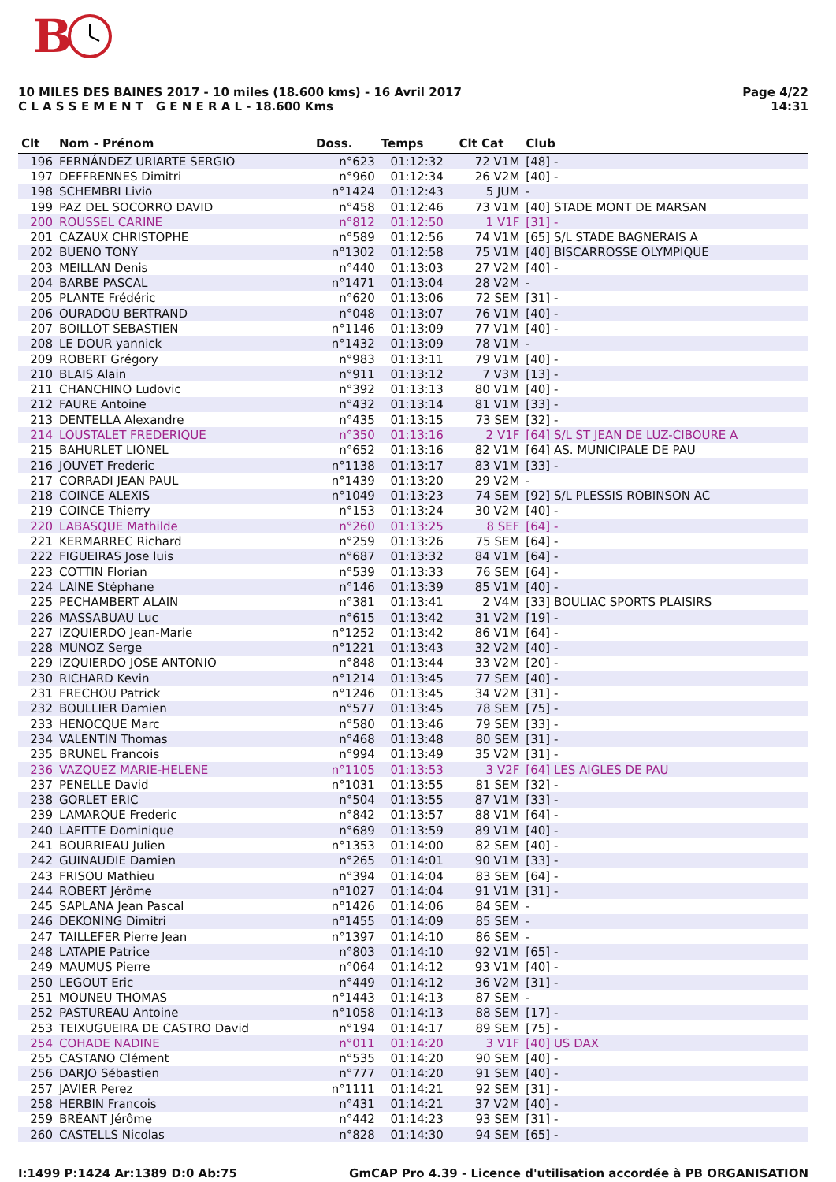B
Page 4/22
14:31
10 MILES DES BAINES 2017 - 10 miles (18.600 kms) - 16 Avril 2017
C L A S S E M E N T G E N E R A L - 18.600 Kms
| Clt | Nom - Prénom | Doss. | Temps | Clt Cat | Club |
| --- | --- | --- | --- | --- | --- |
| 196 | FERNÁNDEZ URIARTE SERGIO | n°623 | 01:12:32 | 72 V1M | [48] - |
| 197 | DEFFRENNES Dimitri | n°960 | 01:12:34 | 26 V2M | [40] - |
| 198 | SCHEMBRI Livio | n°1424 | 01:12:43 | 5 JUM | - |
| 199 | PAZ DEL SOCORRO DAVID | n°458 | 01:12:46 | 73 V1M | [40] STADE MONT DE MARSAN |
| 200 | ROUSSEL CARINE | n°812 | 01:12:50 | 1 V1F | [31] - |
| 201 | CAZAUX CHRISTOPHE | n°589 | 01:12:56 | 74 V1M | [65] S/L STADE BAGNERAIS A |
| 202 | BUENO TONY | n°1302 | 01:12:58 | 75 V1M | [40] BISCARROSSE OLYMPIQUE |
| 203 | MEILLAN Denis | n°440 | 01:13:03 | 27 V2M | [40] - |
| 204 | BARBE PASCAL | n°1471 | 01:13:04 | 28 V2M | - |
| 205 | PLANTE Frédéric | n°620 | 01:13:06 | 72 SEM | [31] - |
| 206 | OURADOU BERTRAND | n°048 | 01:13:07 | 76 V1M | [40] - |
| 207 | BOILLOT SEBASTIEN | n°1146 | 01:13:09 | 77 V1M | [40] - |
| 208 | LE DOUR yannick | n°1432 | 01:13:09 | 78 V1M | - |
| 209 | ROBERT Grégory | n°983 | 01:13:11 | 79 V1M | [40] - |
| 210 | BLAIS Alain | n°911 | 01:13:12 | 7 V3M | [13] - |
| 211 | CHANCHINO Ludovic | n°392 | 01:13:13 | 80 V1M | [40] - |
| 212 | FAURE Antoine | n°432 | 01:13:14 | 81 V1M | [33] - |
| 213 | DENTELLA Alexandre | n°435 | 01:13:15 | 73 SEM | [32] - |
| 214 | LOUSTALET FREDERIQUE | n°350 | 01:13:16 | 2 V1F | [64] S/L ST JEAN DE LUZ-CIBOURE A |
| 215 | BAHURLET LIONEL | n°652 | 01:13:16 | 82 V1M | [64] AS. MUNICIPALE DE PAU |
| 216 | JOUVET Frederic | n°1138 | 01:13:17 | 83 V1M | [33] - |
| 217 | CORRADI JEAN PAUL | n°1439 | 01:13:20 | 29 V2M | - |
| 218 | COINCE ALEXIS | n°1049 | 01:13:23 | 74 SEM | [92] S/L PLESSIS ROBINSON AC |
| 219 | COINCE Thierry | n°153 | 01:13:24 | 30 V2M | [40] - |
| 220 | LABASQUE Mathilde | n°260 | 01:13:25 | 8 SEF | [64] - |
| 221 | KERMARREC Richard | n°259 | 01:13:26 | 75 SEM | [64] - |
| 222 | FIGUEIRAS Jose luis | n°687 | 01:13:32 | 84 V1M | [64] - |
| 223 | COTTIN Florian | n°539 | 01:13:33 | 76 SEM | [64] - |
| 224 | LAINE Stéphane | n°146 | 01:13:39 | 85 V1M | [40] - |
| 225 | PECHAMBERT ALAIN | n°381 | 01:13:41 | 2 V4M | [33] BOULIAC SPORTS PLAISIRS |
| 226 | MASSABUAU Luc | n°615 | 01:13:42 | 31 V2M | [19] - |
| 227 | IZQUIERDO Jean-Marie | n°1252 | 01:13:42 | 86 V1M | [64] - |
| 228 | MUNOZ Serge | n°1221 | 01:13:43 | 32 V2M | [40] - |
| 229 | IZQUIERDO JOSE ANTONIO | n°848 | 01:13:44 | 33 V2M | [20] - |
| 230 | RICHARD Kevin | n°1214 | 01:13:45 | 77 SEM | [40] - |
| 231 | FRECHOU Patrick | n°1246 | 01:13:45 | 34 V2M | [31] - |
| 232 | BOULLIER Damien | n°577 | 01:13:45 | 78 SEM | [75] - |
| 233 | HENOCQUE Marc | n°580 | 01:13:46 | 79 SEM | [33] - |
| 234 | VALENTIN Thomas | n°468 | 01:13:48 | 80 SEM | [31] - |
| 235 | BRUNEL Francois | n°994 | 01:13:49 | 35 V2M | [31] - |
| 236 | VAZQUEZ MARIE-HELENE | n°1105 | 01:13:53 | 3 V2F | [64] LES AIGLES DE PAU |
| 237 | PENELLE David | n°1031 | 01:13:55 | 81 SEM | [32] - |
| 238 | GORLET ERIC | n°504 | 01:13:55 | 87 V1M | [33] - |
| 239 | LAMARQUE Frederic | n°842 | 01:13:57 | 88 V1M | [64] - |
| 240 | LAFITTE Dominique | n°689 | 01:13:59 | 89 V1M | [40] - |
| 241 | BOURRIEAU Julien | n°1353 | 01:14:00 | 82 SEM | [40] - |
| 242 | GUINAUDIE Damien | n°265 | 01:14:01 | 90 V1M | [33] - |
| 243 | FRISOU Mathieu | n°394 | 01:14:04 | 83 SEM | [64] - |
| 244 | ROBERT Jérôme | n°1027 | 01:14:04 | 91 V1M | [31] - |
| 245 | SAPLANA Jean Pascal | n°1426 | 01:14:06 | 84 SEM | - |
| 246 | DEKONING Dimitri | n°1455 | 01:14:09 | 85 SEM | - |
| 247 | TAILLEFER Pierre Jean | n°1397 | 01:14:10 | 86 SEM | - |
| 248 | LATAPIE Patrice | n°803 | 01:14:10 | 92 V1M | [65] - |
| 249 | MAUMUS Pierre | n°064 | 01:14:12 | 93 V1M | [40] - |
| 250 | LEGOUT Eric | n°449 | 01:14:12 | 36 V2M | [31] - |
| 251 | MOUNEU THOMAS | n°1443 | 01:14:13 | 87 SEM | - |
| 252 | PASTUREAU Antoine | n°1058 | 01:14:13 | 88 SEM | [17] - |
| 253 | TEIXUGUEIRA DE CASTRO David | n°194 | 01:14:17 | 89 SEM | [75] - |
| 254 | COHADE NADINE | n°011 | 01:14:20 | 3 V1F | [40] US DAX |
| 255 | CASTANO Clément | n°535 | 01:14:20 | 90 SEM | [40] - |
| 256 | DARJO Sébastien | n°777 | 01:14:20 | 91 SEM | [40] - |
| 257 | JAVIER Perez | n°1111 | 01:14:21 | 92 SEM | [31] - |
| 258 | HERBIN Francois | n°431 | 01:14:21 | 37 V2M | [40] - |
| 259 | BRÉANT Jérôme | n°442 | 01:14:23 | 93 SEM | [31] - |
| 260 | CASTELLS Nicolas | n°828 | 01:14:30 | 94 SEM | [65] - |
GmCAP Pro 4.39 - Licence d'utilisation accordée à PB ORGANISATION I:1499 P:1424 Ar:1389 D:0 Ab:75